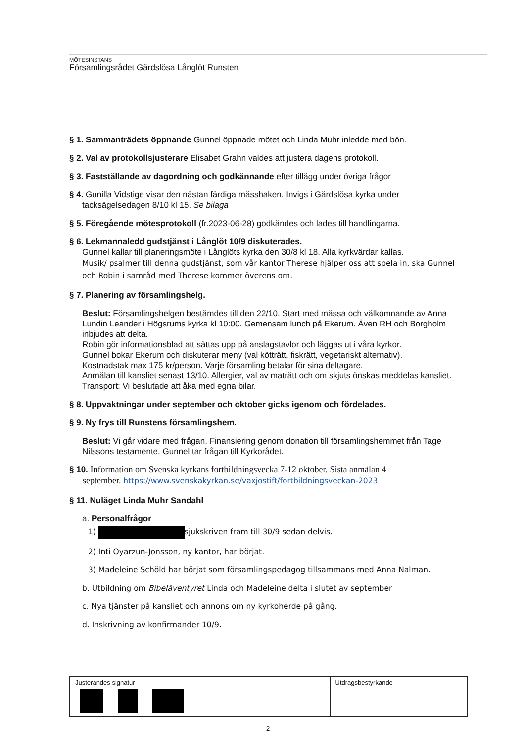MÖTESINSTANS
Församlingsrådet Gärdslösa Långlöt Runsten
§ 1. Sammanträdets öppnande Gunnel öppnade mötet och Linda Muhr inledde med bön.
§ 2. Val av protokollsjusterare Elisabet Grahn valdes att justera dagens protokoll.
§ 3. Fastställande av dagordning och godkännande efter tillägg under övriga frågor
§ 4. Gunilla Vidstige visar den nästan färdiga mässhaken. Invigs i Gärdslösa kyrka under
tacksägelsedagen 8/10 kl 15. Se bilaga
§ 5. Föregående mötesprotokoll (fr.2023-06-28) godkändes och lades till handlingarna.
§ 6. Lekmannaledd gudstjänst i Långlöt 10/9 diskuterades.
Gunnel kallar till planeringsmöte i Långlöts kyrka den 30/8 kl 18. Alla kyrkvärdar kallas.
Musik/ psalmer till denna gudstjänst, som vår kantor Therese hjälper oss att spela in, ska Gunnel och Robin i samråd med Therese kommer överens om.
§ 7. Planering av församlingshelg.
Beslut: Församlingshelgen bestämdes till den 22/10. Start med mässa och välkomnande av Anna Lundin Leander i Högsrums kyrka kl 10:00. Gemensam lunch på Ekerum. Även RH och Borgholm inbjudes att delta.
Robin gör informationsblad att sättas upp på anslagstavlor och läggas ut i våra kyrkor.
Gunnel bokar Ekerum och diskuterar meny (val kötträtt, fiskrätt, vegetariskt alternativ).
Kostnadstak max 175 kr/person. Varje församling betalar för sina deltagare.
Anmälan till kansliet senast 13/10. Allergier, val av maträtt och om skjuts önskas meddelas kansliet.
Transport: Vi beslutade att åka med egna bilar.
§ 8. Uppvaktningar under september och oktober gicks igenom och fördelades.
§ 9. Ny frys till Runstens församlingshem.
Beslut: Vi går vidare med frågan. Finansiering genom donation till församlingshemmet från Tage Nilssons testamente. Gunnel tar frågan till Kyrkorådet.
§ 10. Information om Svenska kyrkans fortbildningsvecka 7-12 oktober. Sista anmälan 4
september. https://www.svenskakyrkan.se/vaxjostift/fortbildningsveckan-2023
§ 11. Nuläget Linda Muhr Sandahl
a. Personalfrågor
1) sjukskriven fram till 30/9 sedan delvis.
2) Inti Oyarzun-Jonsson, ny kantor, har börjat.
3) Madeleine Schöld har börjat som församlingspedagog tillsammans med Anna Nalman.
b. Utbildning om Bibeläventyret Linda och Madeleine delta i slutet av september
c. Nya tjänster på kansliet och annons om ny kyrkoherde på gång.
d. Inskrivning av konfirmander 10/9.
| Justerandes signatur | Utdragsbestyrkande |
2